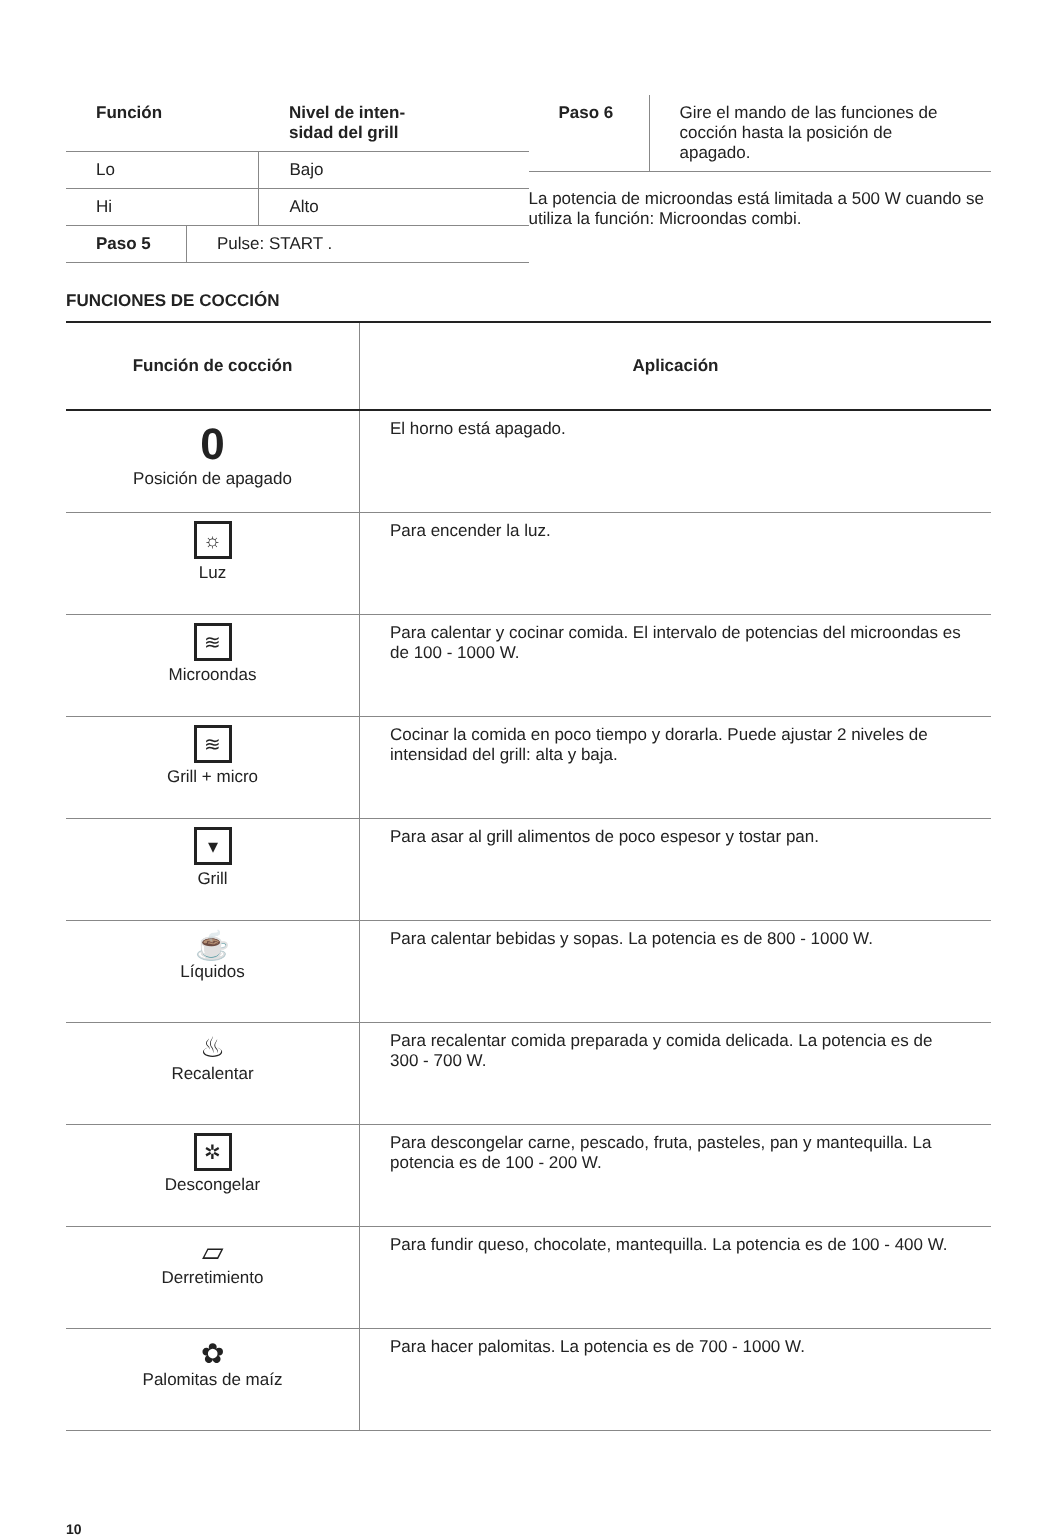| Función | Nivel de inten- sidad del grill |
| --- | --- |
| Lo | Bajo |
| Hi | Alto |
| Paso 5 | Pulse: START . |
| Paso 6 | Gire el mando de las funciones de cocción hasta la posición de apagado. |
La potencia de microondas está limitada a 500 W cuando se utiliza la función: Microondas combi.
FUNCIONES DE COCCIÓN
| Función de cocción | Aplicación |
| --- | --- |
| 0 Posición de apagado | El horno está apagado. |
| ☼ Luz | Para encender la luz. |
| ≋ Microondas | Para calentar y cocinar comida. El intervalo de potencias del microondas es de 100 - 1000 W. |
| ≋ Grill + micro | Cocinar la comida en poco tiempo y dorarla. Puede ajustar 2 niveles de intensidad del grill: alta y baja. |
| ▾ Grill | Para asar al grill alimentos de poco espesor y tostar pan. |
| ☕ Líquidos | Para calentar bebidas y sopas. La potencia es de 800 - 1000 W. |
| ♨ Recalentar | Para recalentar comida preparada y comida delicada. La potencia es de 300 - 700 W. |
| ✲ Descongelar | Para descongelar carne, pescado, fruta, pasteles, pan y mantequilla. La potencia es de 100 - 200 W. |
| ▱ Derretimiento | Para fundir queso, chocolate, mantequilla. La potencia es de 100 - 400 W. |
| ✿ Palomitas de maíz | Para hacer palomitas. La potencia es de 700 - 1000 W. |
10